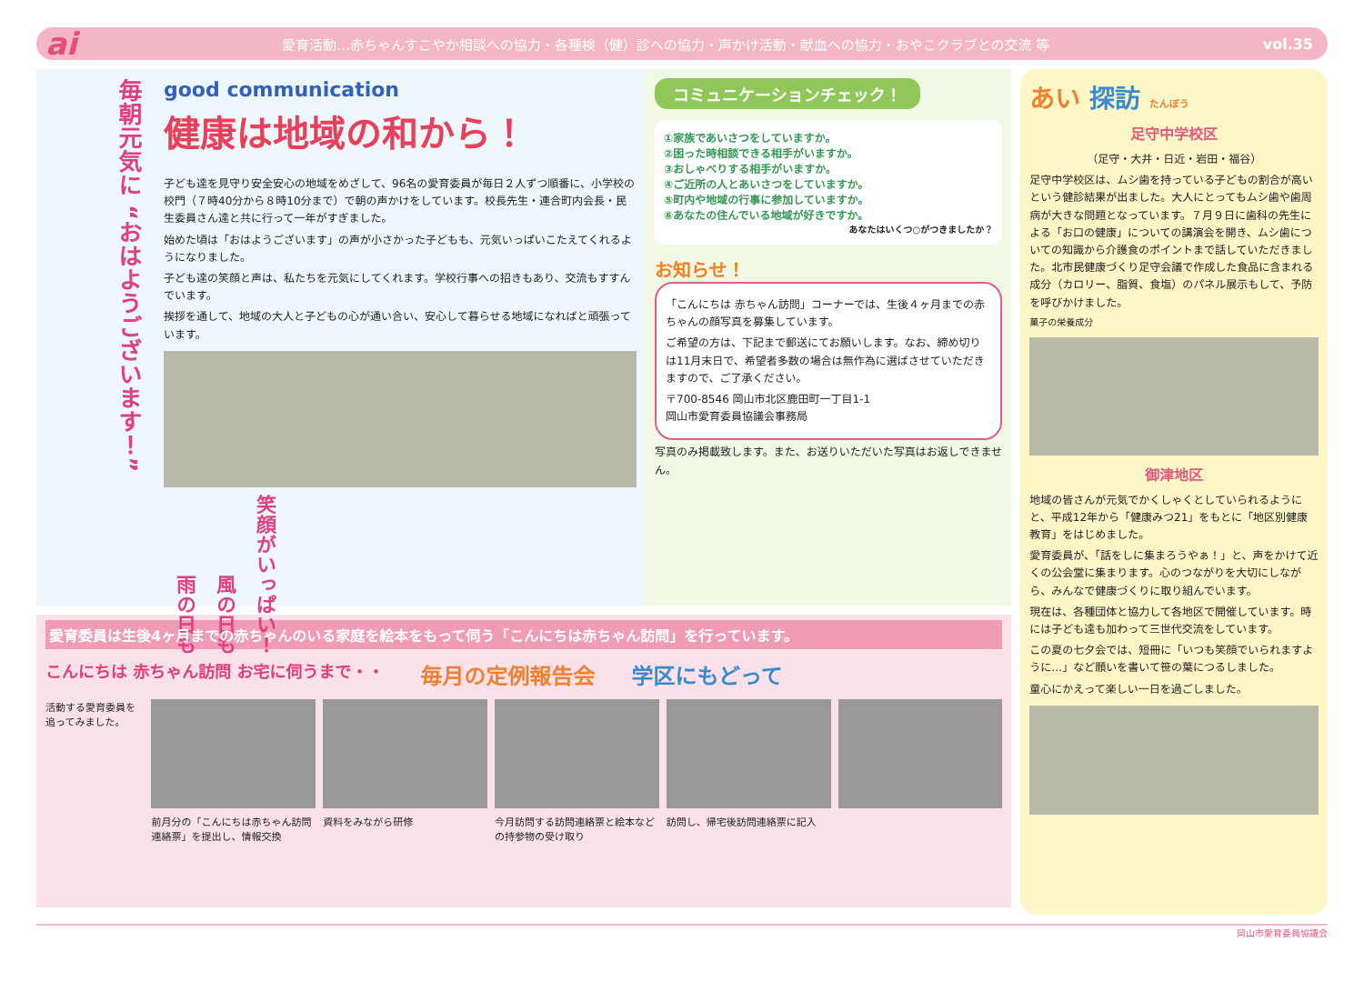ai
愛育活動…赤ちゃんすこやか相談への協力・各種検（健）診への協力・声かけ活動・献血への協力・おやこクラブとの交流 等
vol.35
毎朝元気に “おはようございます！”
good communication
健康は地域の和から！
子ども達を見守り安全安心の地域をめざして、96名の愛育委員が毎日２人ずつ順番に、小学校の校門（７時40分から８時10分まで）で朝の声かけをしています。校長先生・連合町内会長・民生委員さん達と共に行って一年がすぎました。
始めた頃は「おはようございます」の声が小さかった子どもも、元気いっぱいこたえてくれるようになりました。
子ども達の笑顔と声は、私たちを元気にしてくれます。学校行事への招きもあり、交流もすすんでいます。
挨拶を通して、地域の大人と子どもの心が通い合い、安心して暮らせる地域になればと頑張っています。
雨の日も 風の日も 笑顔がいっぱい！
コミュニケーションチェック！
①家族であいさつをしていますか。
②困った時相談できる相手がいますか。
③おしゃべりする相手がいますか。
④ご近所の人とあいさつをしていますか。
⑤町内や地域の行事に参加していますか。
⑥あなたの住んでいる地域が好きですか。
あなたはいくつ○がつきましたか？
お知らせ！
「こんにちは 赤ちゃん訪問」コーナーでは、生後４ヶ月までの赤ちゃんの顔写真を募集しています。
ご希望の方は、下記まで郵送にてお願いします。なお、締め切りは11月末日で、希望者多数の場合は無作為に選ばさせていただきますので、ご了承ください。
〒700-8546 岡山市北区鹿田町一丁目1-1
岡山市愛育委員協議会事務局
写真のみ掲載致します。また、お送りいただいた写真はお返しできません。
愛育委員は生後4ヶ月までの赤ちゃんのいる家庭を絵本をもって伺う「こんにちは赤ちゃん訪問」を行っています。
こんにちは 赤ちゃん訪問 お宅に伺うまで・・ 毎月の定例報告会 学区にもどって
活動する愛育委員を追ってみました。 前月分の「こんにちは赤ちゃん訪問連絡票」を提出し、情報交換
資料をみながら研修 今月訪問する訪問連絡票と絵本などの持参物の受け取り
訪問し、帰宅後訪問連絡票に記入
あい 探訪 たんぼう
足守中学校区
（足守・大井・日近・岩田・福谷）
足守中学校区は、ムシ歯を持っている子どもの割合が高いという健診結果が出ました。大人にとってもムシ歯や歯周病が大きな問題となっています。７月９日に歯科の先生による「お口の健康」についての講演会を開き、ムシ歯についての知識から介護食のポイントまで話していただきました。北市民健康づくり足守会議で作成した食品に含まれる成分（カロリー、脂質、食塩）のパネル展示もして、予防を呼びかけました。
菓子の栄養成分
御津地区
地域の皆さんが元気でかくしゃくとしていられるようにと、平成12年から「健康みつ21」をもとに「地区別健康教育」をはじめました。
愛育委員が、「話をしに集まろうやぁ！」と、声をかけて近くの公会堂に集まります。心のつながりを大切にしながら、みんなで健康づくりに取り組んでいます。
現在は、各種団体と協力して各地区で開催しています。時には子ども達も加わって三世代交流をしています。
この夏の七夕会では、短冊に「いつも笑顔でいられますように…」など願いを書いて笹の葉につるしました。
童心にかえって楽しい一日を過ごしました。
岡山市愛育委員協議会